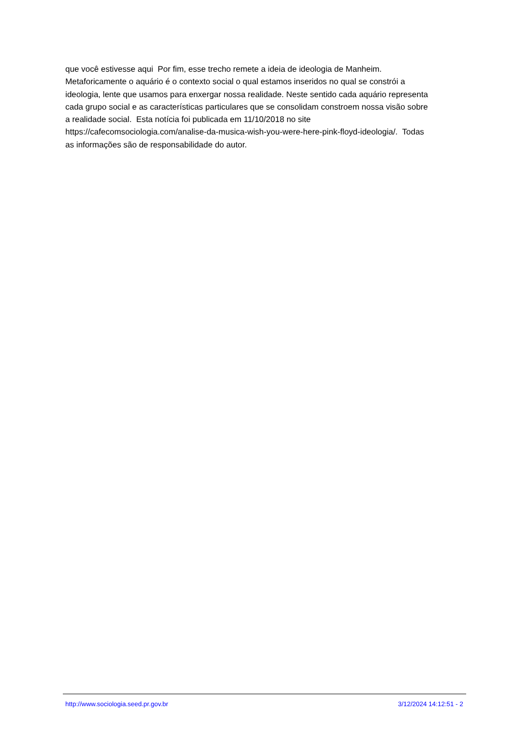que você estivesse aqui Por fim, esse trecho remete a ideia de ideologia de Manheim. Metaforicamente o aquário é o contexto social o qual estamos inseridos no qual se constrói a ideologia, lente que usamos para enxergar nossa realidade. Neste sentido cada aquário representa cada grupo social e as características particulares que se consolidam constroem nossa visão sobre a realidade social. Esta notícia foi publicada em 11/10/2018 no site https://cafecomsociologia.com/analise-da-musica-wish-you-were-here-pink-floyd-ideologia/. Todas as informações são de responsabilidade do autor.
http://www.sociologia.seed.pr.gov.br 3/12/2024 14:12:51 - 2